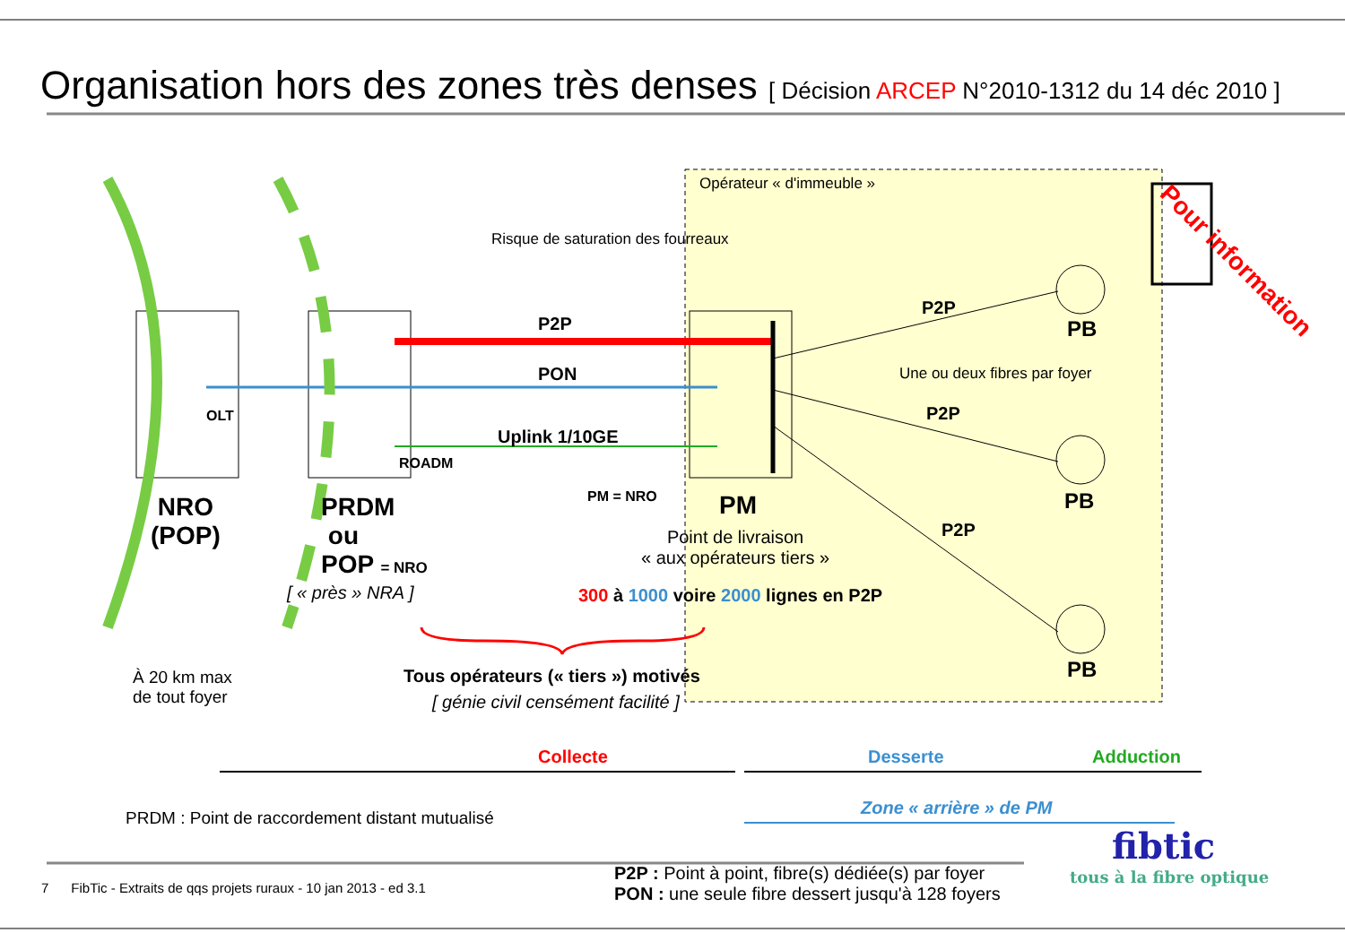Organisation hors des zones très denses [ Décision ARCEP N°2010-1312 du 14 déc 2010 ]
Pour information
Opérateur « d'immeuble »
Risque de saturation des fourreaux
P2P
PON
Uplink 1/10GE
OLT
ROADM
PM = NRO
NRO
(POP)
PRDM
ou
POP = NRO
[ « près » NRA ]
PM
Point de livraison
« aux opérateurs tiers »
300 à 1000 voire 2000 lignes en P2P
P2P
P2P
P2P
Une ou deux fibres par foyer
PB
PB
PB
À 20 km max
de tout foyer
Tous opérateurs (« tiers ») motivés
[ génie civil censément facilité ]
Collecte Desserte Adduction
Zone « arrière » de PM
PRDM : Point de raccordement distant mutualisé
P2P : Point à point, fibre(s) dédiée(s) par foyer
PON : une seule fibre dessert jusqu'à 128 foyers
7 FibTic - Extraits de qqs projets ruraux - 10 jan 2013 - ed 3.1
fibtic
tous à la fibre optique